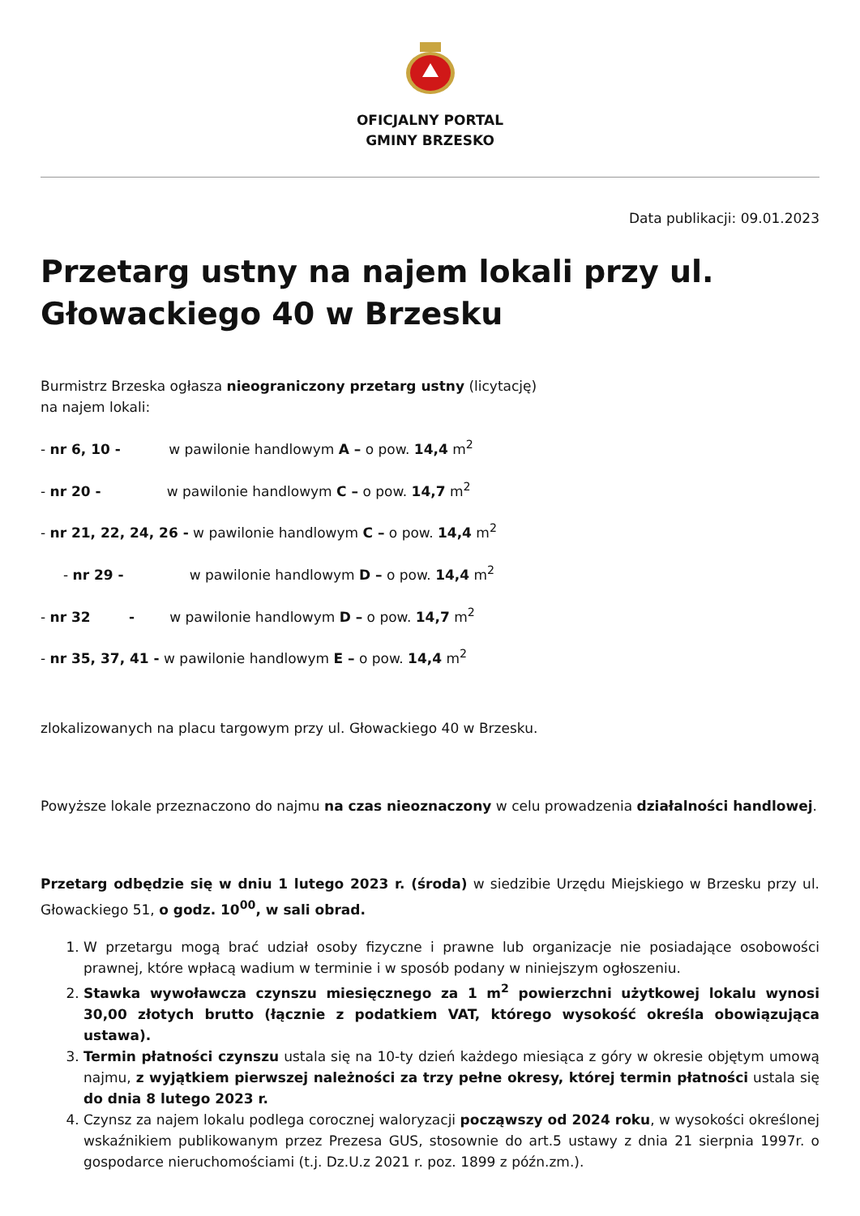OFICJALNY PORTAL
GMINY BRZESKO
Data publikacji: 09.01.2023
Przetarg ustny na najem lokali przy ul. Głowackiego 40 w Brzesku
Burmistrz Brzeska ogłasza nieograniczony przetarg ustny (licytację)
na najem lokali:
- nr 6, 10 - w pawilonie handlowym A – o pow. 14,4 m<sup>2</sup>
- nr 20 - w pawilonie handlowym C – o pow. 14,7 m<sup>2</sup>
- nr 21, 22, 24, 26 - w pawilonie handlowym C – o pow. 14,4 m<sup>2</sup>
- nr 29 - w pawilonie handlowym D – o pow. 14,4 m<sup>2</sup>
- nr 32 - w pawilonie handlowym D – o pow. 14,7 m<sup>2</sup>
- nr 35, 37, 41 - w pawilonie handlowym E – o pow. 14,4 m<sup>2</sup>
zlokalizowanych na placu targowym przy ul. Głowackiego 40 w Brzesku.
Powyższe lokale przeznaczono do najmu na czas nieoznaczony w celu prowadzenia działalności handlowej.
Przetarg odbędzie się w dniu 1 lutego 2023 r. (środa) w siedzibie Urzędu Miejskiego w Brzesku przy ul. Głowackiego 51, o godz. 10<sup>00</sup>, w sali obrad.
1. W przetargu mogą brać udział osoby fizyczne i prawne lub organizacje nie posiadające osobowości prawnej, które wpłacą wadium w terminie i w sposób podany w niniejszym ogłoszeniu.
2. Stawka wywoławcza czynszu miesięcznego za 1 m<sup>2</sup> powierzchni użytkowej lokalu wynosi 30,00 złotych brutto (łącznie z podatkiem VAT, którego wysokość określa obowiązująca ustawa).
3. Termin płatności czynszu ustala się na 10-ty dzień każdego miesiąca z góry w okresie objętym umową najmu, z wyjątkiem pierwszej należności za trzy pełne okresy, której termin płatności ustala się do dnia 8 lutego 2023 r.
4. Czynsz za najem lokalu podlega corocznej waloryzacji począwszy od 2024 roku, w wysokości określonej wskaźnikiem publikowanym przez Prezesa GUS, stosownie do art.5 ustawy z dnia 21 sierpnia 1997r. o gospodarce nieruchomościami (t.j. Dz.U.z 2021 r. poz. 1899 z późn.zm.).